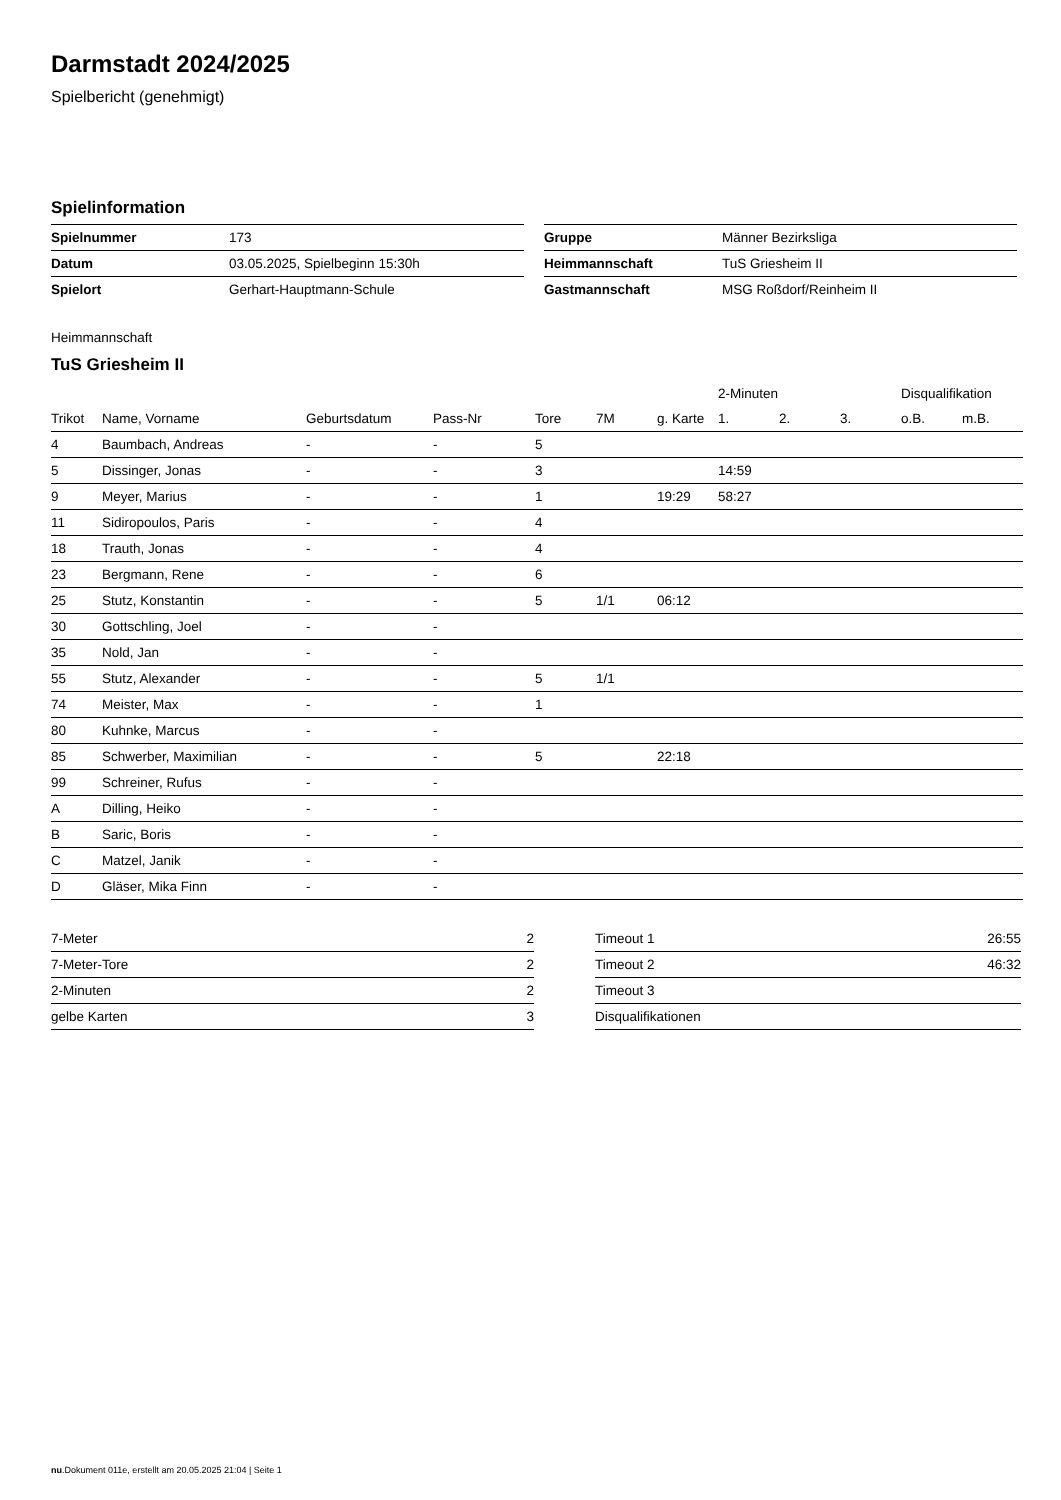Darmstadt 2024/2025
Spielbericht (genehmigt)
Spielinformation
| Spielnummer | 173 |
| Datum | 03.05.2025, Spielbeginn 15:30h |
| Spielort | Gerhart-Hauptmann-Schule |
| Gruppe | Männer Bezirksliga |
| Heimmannschaft | TuS Griesheim II |
| Gastmannschaft | MSG Roßdorf/Reinheim II |
Heimmannschaft
TuS Griesheim II
| | | | | | | | 2-Minuten | | | Disqualifikation | |
| --- | --- | --- | --- | --- | --- | --- | --- | --- | --- | --- | --- |
| Trikot | Name, Vorname | Geburtsdatum | Pass-Nr | Tore | 7M | g. Karte | 1. | 2. | 3. | o.B. | m.B. |
| 4 | Baumbach, Andreas | - | - | 5 | | | | | | | |
| 5 | Dissinger, Jonas | - | - | 3 | | | 14:59 | | | | |
| 9 | Meyer, Marius | - | - | 1 | | 19:29 | 58:27 | | | | |
| 11 | Sidiropoulos, Paris | - | - | 4 | | | | | | | |
| 18 | Trauth, Jonas | - | - | 4 | | | | | | | |
| 23 | Bergmann, Rene | - | - | 6 | | | | | | | |
| 25 | Stutz, Konstantin | - | - | 5 | 1/1 | 06:12 | | | | | |
| 30 | Gottschling, Joel | - | - | | | | | | | | |
| 35 | Nold, Jan | - | - | | | | | | | | |
| 55 | Stutz, Alexander | - | - | 5 | 1/1 | | | | | | |
| 74 | Meister, Max | - | - | 1 | | | | | | | |
| 80 | Kuhnke, Marcus | - | - | | | | | | | | |
| 85 | Schwerber, Maximilian | - | - | 5 | | 22:18 | | | | | |
| 99 | Schreiner, Rufus | - | - | | | | | | | | |
| A | Dilling, Heiko | - | - | | | | | | | | |
| B | Saric, Boris | - | - | | | | | | | | |
| C | Matzel, Janik | - | - | | | | | | | | |
| D | Gläser, Mika Finn | - | - | | | | | | | | |
| 7-Meter | 2 |
| 7-Meter-Tore | 2 |
| 2-Minuten | 2 |
| gelbe Karten | 3 |
| Timeout 1 | 26:55 |
| Timeout 2 | 46:32 |
| Timeout 3 | |
| Disqualifikationen | |
nu.Dokument 011e, erstellt am 20.05.2025 21:04 | Seite 1